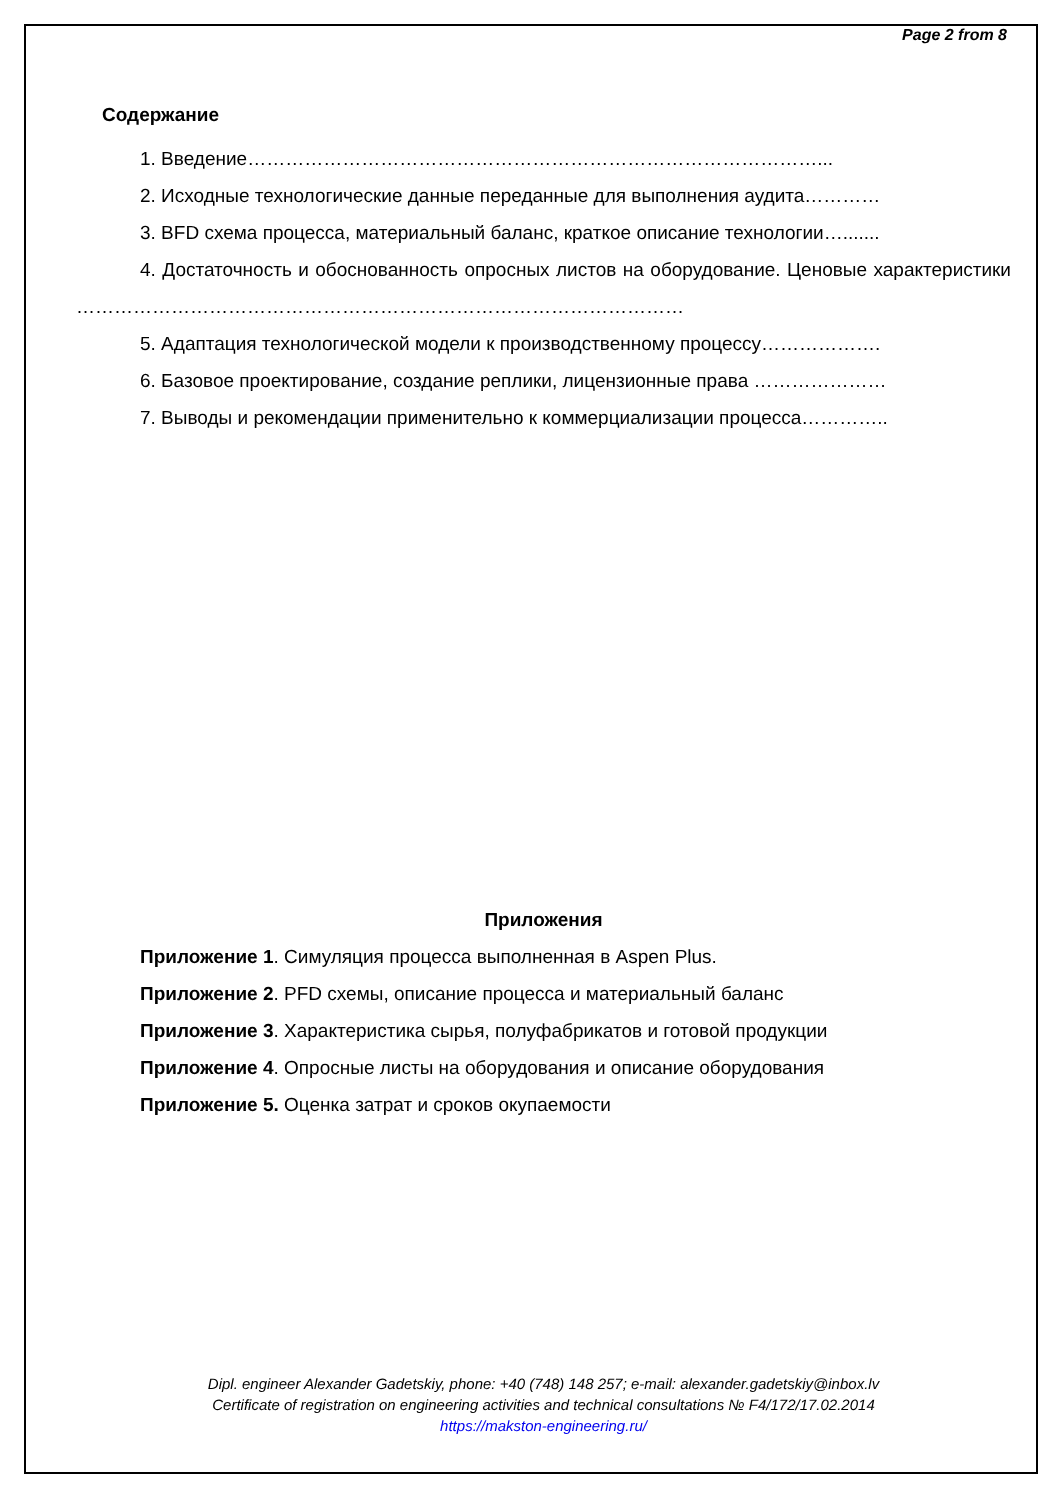Page 2 from 8
Содержание
1. Введение………………………………………………………………………………...
2. Исходные технологические данные переданные для выполнения аудита…………
3. BFD схема процесса, материальный баланс, краткое описание технологии….......
4. Достаточность и обоснованность опросных листов на оборудование. Ценовые характеристики ……………………………………………………………………………………
5. Адаптация технологической модели к производственному процессу……………….
6. Базовое проектирование, создание реплики, лицензионные права …………………
7. Выводы и рекомендации применительно к коммерциализации процесса…………..
Приложения
Приложение 1. Симуляция процесса выполненная в Aspen Plus.
Приложение 2. PFD схемы, описание процесса и материальный баланс
Приложение 3. Характеристика сырья, полуфабрикатов и готовой продукции
Приложение 4. Опросные листы на оборудования и описание оборудования
Приложение 5. Оценка затрат и сроков окупаемости
Dipl. engineer Alexander Gadetskiy, phone: +40 (748) 148 257; e-mail: alexander.gadetskiy@inbox.lv
Certificate of registration on engineering activities and technical consultations № F4/172/17.02.2014
https://makston-engineering.ru/